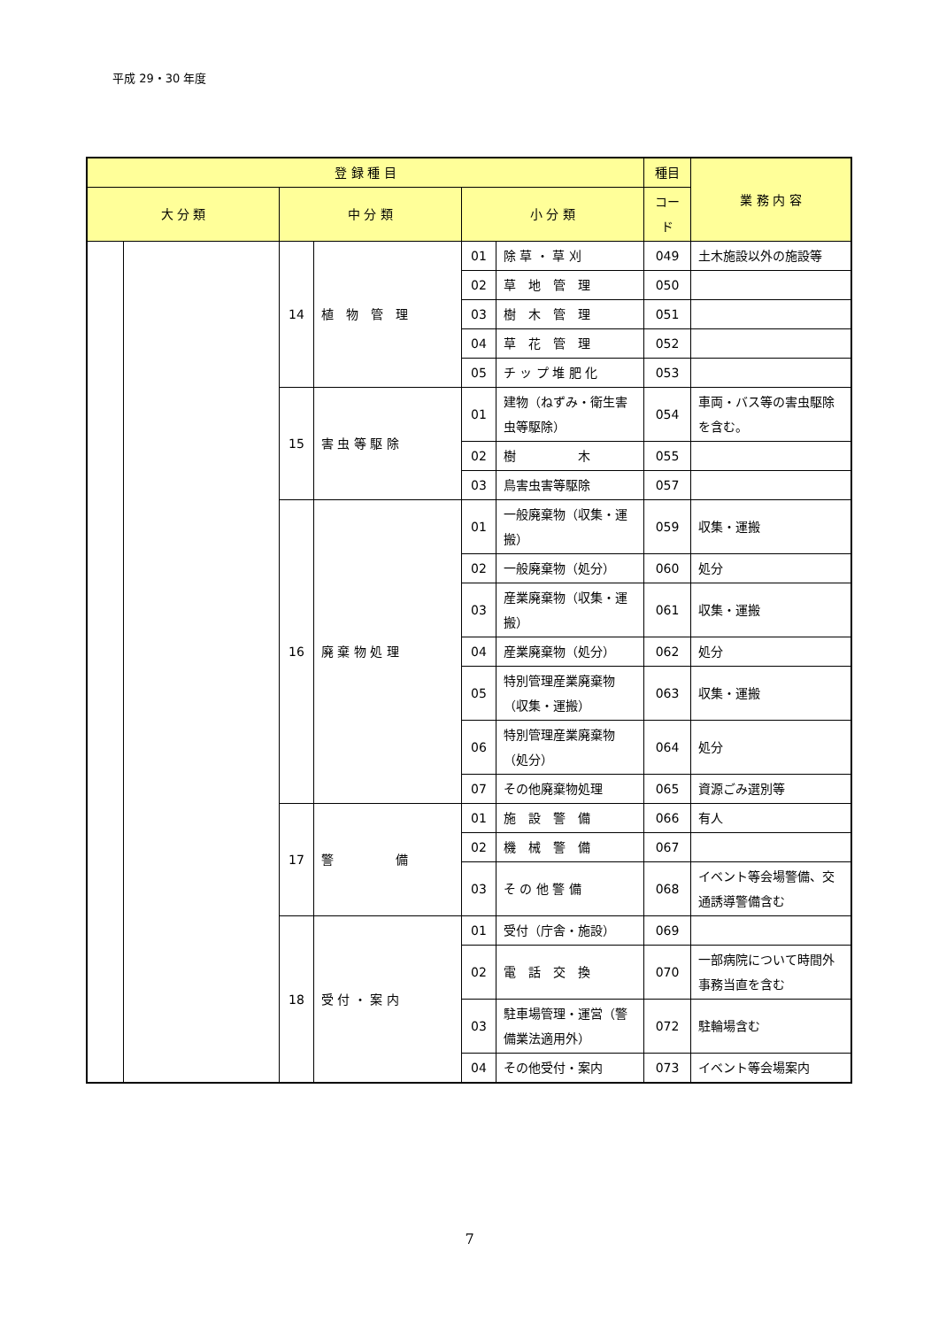平成 29・30 年度
| 登 録 種 目 | | | | | | 種目 | 業 務 内 容 |
| --- | --- | --- | --- | --- | --- | --- | --- |
| 大 分 類 | | 中 分 類 | | 小 分 類 | | コード | |
| | | 14 | 植 物 管 理 | 01 | 除 草 ・ 草 刈 | 049 | 土木施設以外の施設等 |
| | | | | 02 | 草 地 管 理 | 050 | |
| | | | | 03 | 樹 木 管 理 | 051 | |
| | | | | 04 | 草 花 管 理 | 052 | |
| | | | | 05 | チ ッ プ 堆 肥 化 | 053 | |
| | | 15 | 害 虫 等 駆 除 | 01 | 建物（ねずみ・衛生害虫等駆除） | 054 | 車両・バス等の害虫駆除を含む。 |
| | | | | 02 | 樹 木 | 055 | |
| | | | | 03 | 鳥害虫害等駆除 | 057 | |
| | | 16 | 廃 棄 物 処 理 | 01 | 一般廃棄物（収集・運搬） | 059 | 収集・運搬 |
| | | | | 02 | 一般廃棄物（処分） | 060 | 処分 |
| | | | | 03 | 産業廃棄物（収集・運搬） | 061 | 収集・運搬 |
| | | | | 04 | 産業廃棄物（処分） | 062 | 処分 |
| | | | | 05 | 特別管理産業廃棄物（収集・運搬） | 063 | 収集・運搬 |
| | | | | 06 | 特別管理産業廃棄物（処分） | 064 | 処分 |
| | | | | 07 | その他廃棄物処理 | 065 | 資源ごみ選別等 |
| | | 17 | 警 備 | 01 | 施 設 警 備 | 066 | 有人 |
| | | | | 02 | 機 械 警 備 | 067 | |
| | | | | 03 | そ の 他 警 備 | 068 | イベント等会場警備、交通誘導警備含む |
| | | 18 | 受 付 ・ 案 内 | 01 | 受付（庁舎・施設） | 069 | |
| | | | | 02 | 電 話 交 換 | 070 | 一部病院について時間外事務当直を含む |
| | | | | 03 | 駐車場管理・運営（警備業法適用外） | 072 | 駐輪場含む |
| | | | | 04 | その他受付・案内 | 073 | イベント等会場案内 |
7